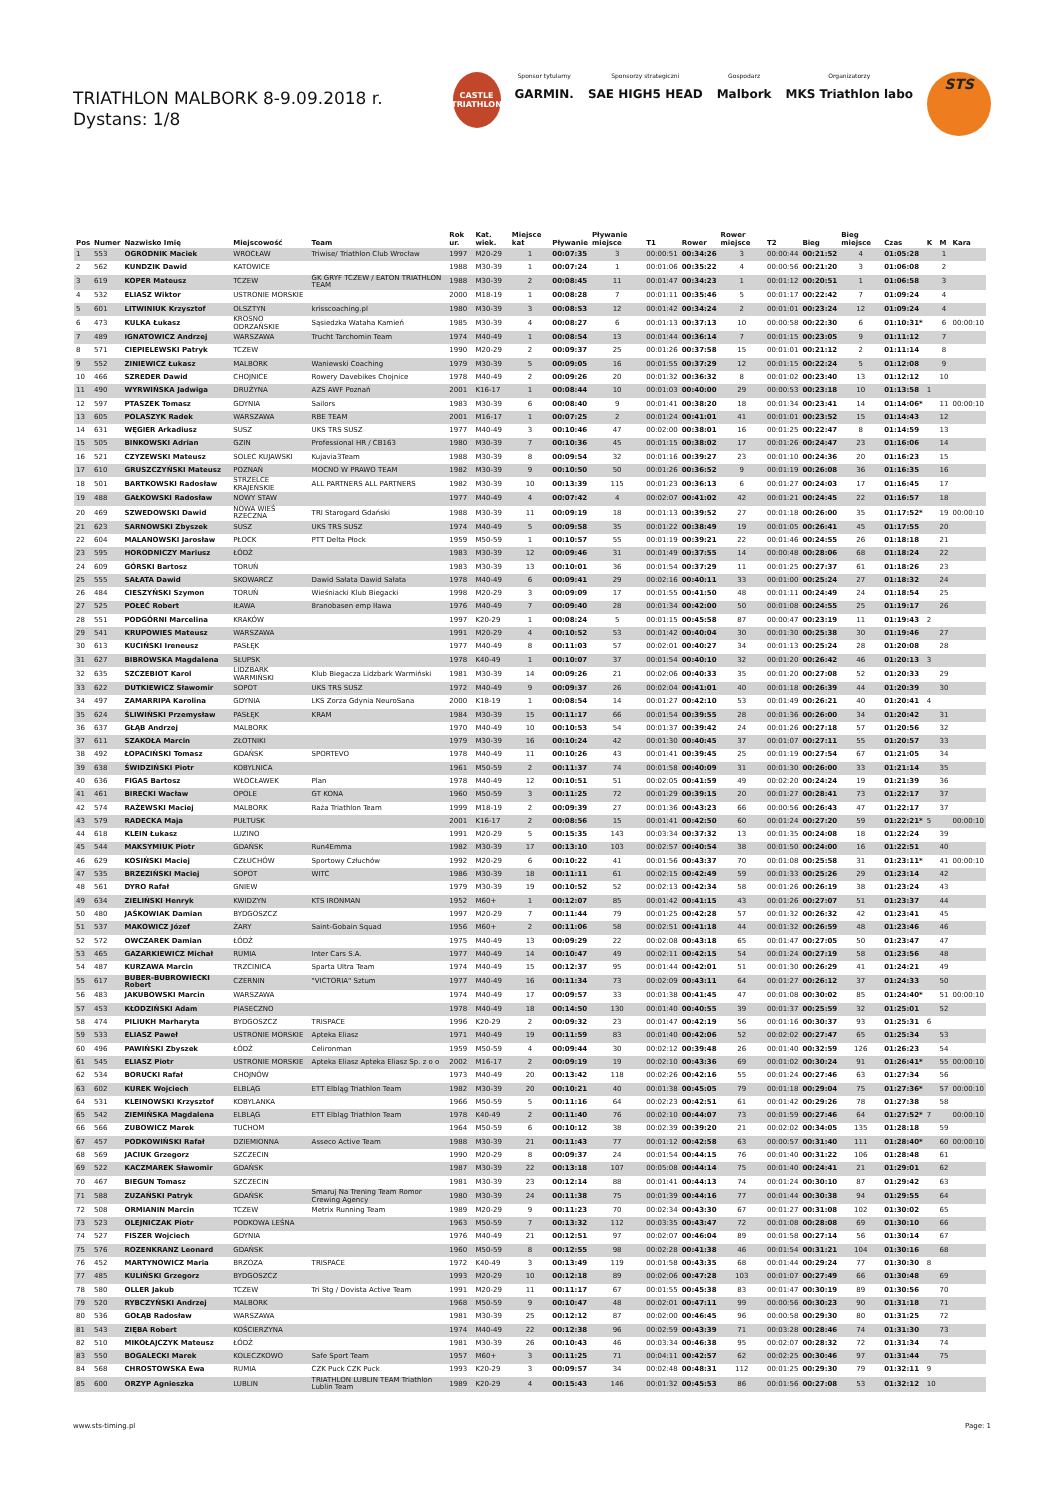TRIATHLON MALBORK 8-9.09.2018 r.
Dystans: 1/8
CASTLE TRIATHLON
Sponsor tytularny
GARMIN.
Sponsorzy strategiczni
SAE HIGH5 HEAD
Gospodarz
Malbork
Organizatorzy
MKS Triathlon labo
STS
| Pos | Numer | Nazwisko Imię | Miejscowość | Team | Rok ur. | Kat. wiek. | Miejsce kat | Pływanie | Pływanie miejsce | T1 | Rower | Rower miejsce | T2 | Bieg | Bieg miejsce | Czas | K | M | Kara |
| --- | --- | --- | --- | --- | --- | --- | --- | --- | --- | --- | --- | --- | --- | --- | --- | --- | --- | --- | --- |
| 1 | 553 | OGRODNIK Maciek | WROCŁAW | Triwise/ Triathlon Club Wrocław | 1997 | M20-29 | 1 | 00:07:35 | 3 | 00:00:51 | 00:34:26 | 3 | 00:00:44 | 00:21:52 | 4 | 01:05:28 | | 1 | |
| 2 | 562 | KUNDZIK Dawid | KATOWICE | | 1988 | M30-39 | 1 | 00:07:24 | 1 | 00:01:06 | 00:35:22 | 4 | 00:00:56 | 00:21:20 | 3 | 01:06:08 | | 2 | |
| 3 | 619 | KOPER Mateusz | TCZEW | GK GRYF TCZEW / EATON TRIATHLON TEAM | 1988 | M30-39 | 2 | 00:08:45 | 11 | 00:01:47 | 00:34:23 | 1 | 00:01:12 | 00:20:51 | 1 | 01:06:58 | | 3 | |
| 4 | 532 | ELIASZ Wiktor | USTRONIE MORSKIE | | 2000 | M18-19 | 1 | 00:08:28 | 7 | 00:01:11 | 00:35:46 | 5 | 00:01:17 | 00:22:42 | 7 | 01:09:24 | | 4 | |
| 5 | 601 | LITWINIUK Krzysztof | OLSZTYN | krisscoaching.pl | 1980 | M30-39 | 3 | 00:08:53 | 12 | 00:01:42 | 00:34:24 | 2 | 00:01:01 | 00:23:24 | 12 | 01:09:24 | | 4 | |
| 6 | 473 | KULKA Łukasz | KROSNO ODRZAŃSKIE | Sąsiedzka Wataha Kamień | 1985 | M30-39 | 4 | 00:08:27 | 6 | 00:01:13 | 00:37:13 | 10 | 00:00:58 | 00:22:30 | 6 | 01:10:31* | | 6 | 00:00:10 |
| 7 | 489 | IGNATOWICZ Andrzej | WARSZAWA | Trucht Tarchomin Team | 1974 | M40-49 | 1 | 00:08:54 | 13 | 00:01:44 | 00:36:14 | 7 | 00:01:15 | 00:23:05 | 9 | 01:11:12 | | 7 | |
| 8 | 571 | CIEPIELEWSKI Patryk | TCZEW | | 1990 | M20-29 | 2 | 00:09:37 | 25 | 00:01:26 | 00:37:58 | 15 | 00:01:01 | 00:21:12 | 2 | 01:11:14 | | 8 | |
| 9 | 552 | ZINIEWICZ Łukasz | MALBORK | Waniewski Coaching | 1979 | M30-39 | 5 | 00:09:05 | 16 | 00:01:55 | 00:37:29 | 12 | 00:01:15 | 00:22:24 | 5 | 01:12:08 | | 9 | |
| 10 | 466 | SZREDER Dawid | CHOJNICE | Rowery Davebikes Chojnice | 1978 | M40-49 | 2 | 00:09:26 | 20 | 00:01:32 | 00:36:32 | 8 | 00:01:02 | 00:23:40 | 13 | 01:12:12 | | 10 | |
| 11 | 490 | WYRWIŃSKA Jadwiga | DRUŻYNA | AZS AWF Poznań | 2001 | K16-17 | 1 | 00:08:44 | 10 | 00:01:03 | 00:40:00 | 29 | 00:00:53 | 00:23:18 | 10 | 01:13:58 | 1 | | |
| 12 | 597 | PTASZEK Tomasz | GDYNIA | Sailors | 1983 | M30-39 | 6 | 00:08:40 | 9 | 00:01:41 | 00:38:20 | 18 | 00:01:34 | 00:23:41 | 14 | 01:14:06* | | 11 | 00:00:10 |
| 13 | 605 | POLASZYK Radek | WARSZAWA | RBE TEAM | 2001 | M16-17 | 1 | 00:07:25 | 2 | 00:01:24 | 00:41:01 | 41 | 00:01:01 | 00:23:52 | 15 | 01:14:43 | | 12 | |
| 14 | 631 | WĘGIER Arkadiusz | SUSZ | UKS TRS SUSZ | 1977 | M40-49 | 3 | 00:10:46 | 47 | 00:02:00 | 00:38:01 | 16 | 00:01:25 | 00:22:47 | 8 | 01:14:59 | | 13 | |
| 15 | 505 | BINKOWSKI Adrian | GZIN | Professional HR / CB163 | 1980 | M30-39 | 7 | 00:10:36 | 45 | 00:01:15 | 00:38:02 | 17 | 00:01:26 | 00:24:47 | 23 | 01:16:06 | | 14 | |
| 16 | 521 | CZYZEWSKI Mateusz | SOLEC KUJAWSKI | Kujavia3Team | 1988 | M30-39 | 8 | 00:09:54 | 32 | 00:01:16 | 00:39:27 | 23 | 00:01:10 | 00:24:36 | 20 | 01:16:23 | | 15 | |
| 17 | 610 | GRUSZCZYŃSKI Mateusz | POZNAŃ | MOCNO W PRAWO TEAM | 1982 | M30-39 | 9 | 00:10:50 | 50 | 00:01:26 | 00:36:52 | 9 | 00:01:19 | 00:26:08 | 36 | 01:16:35 | | 16 | |
| 18 | 501 | BARTKOWSKI Radosław | STRZELCE KRAJEŃSKIE | ALL PARTNERS ALL PARTNERS | 1982 | M30-39 | 10 | 00:13:39 | 115 | 00:01:23 | 00:36:13 | 6 | 00:01:27 | 00:24:03 | 17 | 01:16:45 | | 17 | |
| 19 | 488 | GAŁKOWSKI Radosław | NOWY STAW | | 1977 | M40-49 | 4 | 00:07:42 | 4 | 00:02:07 | 00:41:02 | 42 | 00:01:21 | 00:24:45 | 22 | 01:16:57 | | 18 | |
| 20 | 469 | SZWEDOWSKI Dawid | NOWA WIEŚ RZECZNA | TRI Starogard Gdański | 1988 | M30-39 | 11 | 00:09:19 | 18 | 00:01:13 | 00:39:52 | 27 | 00:01:18 | 00:26:00 | 35 | 01:17:52* | | 19 | 00:00:10 |
| 21 | 623 | SARNOWSKI Zbyszek | SUSZ | UKS TRS SUSZ | 1974 | M40-49 | 5 | 00:09:58 | 35 | 00:01:22 | 00:38:49 | 19 | 00:01:05 | 00:26:41 | 45 | 01:17:55 | | 20 | |
| 22 | 604 | MALANOWSKI Jarosław | PŁOCK | PTT Delta Płock | 1959 | M50-59 | 1 | 00:10:57 | 55 | 00:01:19 | 00:39:21 | 22 | 00:01:46 | 00:24:55 | 26 | 01:18:18 | | 21 | |
| 23 | 595 | HORODNICZY Mariusz | ŁÓDŹ | | 1983 | M30-39 | 12 | 00:09:46 | 31 | 00:01:49 | 00:37:55 | 14 | 00:00:48 | 00:28:06 | 68 | 01:18:24 | | 22 | |
| 24 | 609 | GÓRSKI Bartosz | TORUŃ | | 1983 | M30-39 | 13 | 00:10:01 | 36 | 00:01:54 | 00:37:29 | 11 | 00:01:25 | 00:27:37 | 61 | 01:18:26 | | 23 | |
| 25 | 555 | SAŁATA Dawid | SKOWARCZ | Dawid Sałata Dawid Sałata | 1978 | M40-49 | 6 | 00:09:41 | 29 | 00:02:16 | 00:40:11 | 33 | 00:01:00 | 00:25:24 | 27 | 01:18:32 | | 24 | |
| 26 | 484 | CIESZYŃSKI Szymon | TORUŃ | Wieśniacki Klub Biegacki | 1998 | M20-29 | 3 | 00:09:09 | 17 | 00:01:55 | 00:41:50 | 48 | 00:01:11 | 00:24:49 | 24 | 01:18:54 | | 25 | |
| 27 | 525 | POŁEĆ Robert | IŁAWA | 8ranobasen emp Iława | 1976 | M40-49 | 7 | 00:09:40 | 28 | 00:01:34 | 00:42:00 | 50 | 00:01:08 | 00:24:55 | 25 | 01:19:17 | | 26 | |
| 28 | 551 | PODGÓRNI Marcelina | KRAKÓW | | 1997 | K20-29 | 1 | 00:08:24 | 5 | 00:01:15 | 00:45:58 | 87 | 00:00:47 | 00:23:19 | 11 | 01:19:43 | 2 | | |
| 29 | 541 | KRUPOWIES Mateusz | WARSZAWA | | 1991 | M20-29 | 4 | 00:10:52 | 53 | 00:01:42 | 00:40:04 | 30 | 00:01:30 | 00:25:38 | 30 | 01:19:46 | | 27 | |
| 30 | 613 | KUCIŃSKI Ireneusz | PASŁĘK | | 1977 | M40-49 | 8 | 00:11:03 | 57 | 00:02:01 | 00:40:27 | 34 | 00:01:13 | 00:25:24 | 28 | 01:20:08 | | 28 | |
| 31 | 627 | BIBROWSKA Magdalena | SŁUPSK | | 1978 | K40-49 | 1 | 00:10:07 | 37 | 00:01:54 | 00:40:10 | 32 | 00:01:20 | 00:26:42 | 46 | 01:20:13 | 3 | | |
| 32 | 635 | SZCZEBIOT Karol | LIDZBARK WARMIŃSKI | Klub Biegacza Lidzbark Warmiński | 1981 | M30-39 | 14 | 00:09:26 | 21 | 00:02:06 | 00:40:33 | 35 | 00:01:20 | 00:27:08 | 52 | 01:20:33 | | 29 | |
| 33 | 622 | DUTKIEWICZ Sławomir | SOPOT | UKS TRS SUSZ | 1972 | M40-49 | 9 | 00:09:37 | 26 | 00:02:04 | 00:41:01 | 40 | 00:01:18 | 00:26:39 | 44 | 01:20:39 | | 30 | |
| 34 | 497 | ZAMARRIPA Karolina | GDYNIA | LKS Zorza Gdynia NeuroSana | 2000 | K18-19 | 1 | 00:08:54 | 14 | 00:01:27 | 00:42:10 | 53 | 00:01:49 | 00:26:21 | 40 | 01:20:41 | 4 | | |
| 35 | 624 | ŚLIWIŃSKI Przemysław | PASŁĘK | KRAM | 1984 | M30-39 | 15 | 00:11:17 | 66 | 00:01:54 | 00:39:55 | 28 | 00:01:36 | 00:26:00 | 34 | 01:20:42 | | 31 | |
| 36 | 637 | GŁĄB Andrzej | MALBORK | | 1970 | M40-49 | 10 | 00:10:53 | 54 | 00:01:37 | 00:39:42 | 24 | 00:01:26 | 00:27:18 | 57 | 01:20:56 | | 32 | |
| 37 | 611 | SZAKOŁA Marcin | ZŁOTNIKI | | 1979 | M30-39 | 16 | 00:10:24 | 42 | 00:01:30 | 00:40:45 | 37 | 00:01:07 | 00:27:11 | 55 | 01:20:57 | | 33 | |
| 38 | 492 | ŁOPACIŃSKI Tomasz | GDAŃSK | SPORTEVO | 1978 | M40-49 | 11 | 00:10:26 | 43 | 00:01:41 | 00:39:45 | 25 | 00:01:19 | 00:27:54 | 67 | 01:21:05 | | 34 | |
| 39 | 638 | ŚWIDZIŃSKI Piotr | KOBYLNICA | | 1961 | M50-59 | 2 | 00:11:37 | 74 | 00:01:58 | 00:40:09 | 31 | 00:01:30 | 00:26:00 | 33 | 01:21:14 | | 35 | |
| 40 | 636 | FIGAS Bartosz | WŁOCŁAWEK | Plan | 1978 | M40-49 | 12 | 00:10:51 | 51 | 00:02:05 | 00:41:59 | 49 | 00:02:20 | 00:24:24 | 19 | 01:21:39 | | 36 | |
| 41 | 461 | BIRECKI Wacław | OPOLE | GT KONA | 1960 | M50-59 | 3 | 00:11:25 | 72 | 00:01:29 | 00:39:15 | 20 | 00:01:27 | 00:28:41 | 73 | 01:22:17 | | 37 | |
| 42 | 574 | RAŻEWSKI Maciej | MALBORK | Raża Triathlon Team | 1999 | M18-19 | 2 | 00:09:39 | 27 | 00:01:36 | 00:43:23 | 66 | 00:00:56 | 00:26:43 | 47 | 01:22:17 | | 37 | |
| 43 | 579 | RADECKA Maja | PUŁTUSK | | 2001 | K16-17 | 2 | 00:08:56 | 15 | 00:01:41 | 00:42:50 | 60 | 00:01:24 | 00:27:20 | 59 | 01:22:21* | 5 | | 00:00:10 |
| 44 | 618 | KLEIN Łukasz | LUZINO | | 1991 | M20-29 | 5 | 00:15:35 | 143 | 00:03:34 | 00:37:32 | 13 | 00:01:35 | 00:24:08 | 18 | 01:22:24 | | 39 | |
| 45 | 544 | MAKSYMIUK Piotr | GDAŃSK | Run4Emma | 1982 | M30-39 | 17 | 00:13:10 | 103 | 00:02:57 | 00:40:54 | 38 | 00:01:50 | 00:24:00 | 16 | 01:22:51 | | 40 | |
| 46 | 629 | KOSIŃSKI Maciej | CZŁUCHÓW | Sportowy Człuchów | 1992 | M20-29 | 6 | 00:10:22 | 41 | 00:01:56 | 00:43:37 | 70 | 00:01:08 | 00:25:58 | 31 | 01:23:11* | | 41 | 00:00:10 |
| 47 | 535 | BRZEZIŃSKI Maciej | SOPOT | WITC | 1986 | M30-39 | 18 | 00:11:11 | 61 | 00:02:15 | 00:42:49 | 59 | 00:01:33 | 00:25:26 | 29 | 01:23:14 | | 42 | |
| 48 | 561 | DYRO Rafał | GNIEW | | 1979 | M30-39 | 19 | 00:10:52 | 52 | 00:02:13 | 00:42:34 | 58 | 00:01:26 | 00:26:19 | 38 | 01:23:24 | | 43 | |
| 49 | 634 | ZIELIŃSKI Henryk | KWIDZYN | KTS IRONMAN | 1952 | M60+ | 1 | 00:12:07 | 85 | 00:01:42 | 00:41:15 | 43 | 00:01:26 | 00:27:07 | 51 | 01:23:37 | | 44 | |
| 50 | 480 | JAŚKOWIAK Damian | BYDGOSZCZ | | 1997 | M20-29 | 7 | 00:11:44 | 79 | 00:01:25 | 00:42:28 | 57 | 00:01:32 | 00:26:32 | 42 | 01:23:41 | | 45 | |
| 51 | 537 | MAKOWICZ Józef | ŻARY | Saint-Gobain Squad | 1956 | M60+ | 2 | 00:11:06 | 58 | 00:02:51 | 00:41:18 | 44 | 00:01:32 | 00:26:59 | 48 | 01:23:46 | | 46 | |
| 52 | 572 | OWCZAREK Damian | ŁÓDŹ | | 1975 | M40-49 | 13 | 00:09:29 | 22 | 00:02:08 | 00:43:18 | 65 | 00:01:47 | 00:27:05 | 50 | 01:23:47 | | 47 | |
| 53 | 465 | GAZARKIEWICZ Michał | RUMIA | Inter Cars S.A. | 1977 | M40-49 | 14 | 00:10:47 | 49 | 00:02:11 | 00:42:15 | 54 | 00:01:24 | 00:27:19 | 58 | 01:23:56 | | 48 | |
| 54 | 487 | KURZAWA Marcin | TRZCINICA | Sparta Ultra Team | 1974 | M40-49 | 15 | 00:12:37 | 95 | 00:01:44 | 00:42:01 | 51 | 00:01:30 | 00:26:29 | 41 | 01:24:21 | | 49 | |
| 55 | 617 | BUBER-BUBROWIECKI Robert | CZERNIN | "VICTORIA" Sztum | 1977 | M40-49 | 16 | 00:11:34 | 73 | 00:02:09 | 00:43:11 | 64 | 00:01:27 | 00:26:12 | 37 | 01:24:33 | | 50 | |
| 56 | 483 | JAKUBOWSKI Marcin | WARSZAWA | | 1974 | M40-49 | 17 | 00:09:57 | 33 | 00:01:38 | 00:41:45 | 47 | 00:01:08 | 00:30:02 | 85 | 01:24:40* | | 51 | 00:00:10 |
| 57 | 453 | KŁODZIŃSKI Adam | PIASECZNO | | 1978 | M40-49 | 18 | 00:14:50 | 130 | 00:01:40 | 00:40:55 | 39 | 00:01:37 | 00:25:59 | 32 | 01:25:01 | | 52 | |
| 58 | 474 | PILIUKH Marharyta | BYDGOSZCZ | TRISPACE | 1996 | K20-29 | 2 | 00:09:32 | 23 | 00:01:47 | 00:42:19 | 56 | 00:01:16 | 00:30:37 | 93 | 01:25:31 | 6 | | |
| 59 | 533 | ELIASZ Paweł | USTRONIE MORSKIE | Apteka Eliasz | 1971 | M40-49 | 19 | 00:11:59 | 83 | 00:01:40 | 00:42:06 | 52 | 00:02:02 | 00:27:47 | 65 | 01:25:34 | | 53 | |
| 60 | 496 | PAWIŃSKI Zbyszek | ŁÓDŹ | Celironman | 1959 | M50-59 | 4 | 00:09:44 | 30 | 00:02:12 | 00:39:48 | 26 | 00:01:40 | 00:32:59 | 126 | 01:26:23 | | 54 | |
| 61 | 545 | ELIASZ Piotr | USTRONIE MORSKIE | Apteka Eliasz Apteka Eliasz Sp. z o o | 2002 | M16-17 | 2 | 00:09:19 | 19 | 00:02:10 | 00:43:36 | 69 | 00:01:02 | 00:30:24 | 91 | 01:26:41* | | 55 | 00:00:10 |
| 62 | 534 | BORUCKI Rafał | CHOJNÓW | | 1973 | M40-49 | 20 | 00:13:42 | 118 | 00:02:26 | 00:42:16 | 55 | 00:01:24 | 00:27:46 | 63 | 01:27:34 | | 56 | |
| 63 | 602 | KUREK Wojciech | ELBLĄG | ETT Elbląg Triathlon Team | 1982 | M30-39 | 20 | 00:10:21 | 40 | 00:01:38 | 00:45:05 | 79 | 00:01:18 | 00:29:04 | 75 | 01:27:36* | | 57 | 00:00:10 |
| 64 | 531 | KLEINOWSKI Krzysztof | KOBYLANKA | | 1966 | M50-59 | 5 | 00:11:16 | 64 | 00:02:23 | 00:42:51 | 61 | 00:01:42 | 00:29:26 | 78 | 01:27:38 | | 58 | |
| 65 | 542 | ZIEMIŃSKA Magdalena | ELBLĄG | ETT Elbląg Triathlon Team | 1978 | K40-49 | 2 | 00:11:40 | 76 | 00:02:10 | 00:44:07 | 73 | 00:01:59 | 00:27:46 | 64 | 01:27:52* | 7 | | 00:00:10 |
| 66 | 566 | ZUBOWICZ Marek | TUCHOM | | 1964 | M50-59 | 6 | 00:10:12 | 38 | 00:02:39 | 00:39:20 | 21 | 00:02:02 | 00:34:05 | 135 | 01:28:18 | | 59 | |
| 67 | 457 | PODKOWIŃSKI Rafał | DZIEMIONNA | Asseco Active Team | 1988 | M30-39 | 21 | 00:11:43 | 77 | 00:01:12 | 00:42:58 | 63 | 00:00:57 | 00:31:40 | 111 | 01:28:40* | | 60 | 00:00:10 |
| 68 | 569 | JACIUK Grzegorz | SZCZECIN | | 1990 | M20-29 | 8 | 00:09:37 | 24 | 00:01:54 | 00:44:15 | 76 | 00:01:40 | 00:31:22 | 106 | 01:28:48 | | 61 | |
| 69 | 522 | KACZMAREK Sławomir | GDAŃSK | | 1987 | M30-39 | 22 | 00:13:18 | 107 | 00:05:08 | 00:44:14 | 75 | 00:01:40 | 00:24:41 | 21 | 01:29:01 | | 62 | |
| 70 | 467 | BIEGUN Tomasz | SZCZECIN | | 1981 | M30-39 | 23 | 00:12:14 | 88 | 00:01:41 | 00:44:13 | 74 | 00:01:24 | 00:30:10 | 87 | 01:29:42 | | 63 | |
| 71 | 588 | ZUZAŃSKI Patryk | GDAŃSK | Smaruj Na Trening Team Romor Crewing Agency | 1980 | M30-39 | 24 | 00:11:38 | 75 | 00:01:39 | 00:44:16 | 77 | 00:01:44 | 00:30:38 | 94 | 01:29:55 | | 64 | |
| 72 | 508 | ORMIANIN Marcin | TCZEW | Metrix Running Team | 1989 | M20-29 | 9 | 00:11:23 | 70 | 00:02:34 | 00:43:30 | 67 | 00:01:27 | 00:31:08 | 102 | 01:30:02 | | 65 | |
| 73 | 523 | OLEJNICZAK Piotr | PODKOWA LEŚNA | | 1963 | M50-59 | 7 | 00:13:32 | 112 | 00:03:35 | 00:43:47 | 72 | 00:01:08 | 00:28:08 | 69 | 01:30:10 | | 66 | |
| 74 | 527 | FISZER Wojciech | GDYNIA | | 1976 | M40-49 | 21 | 00:12:51 | 97 | 00:02:07 | 00:46:04 | 89 | 00:01:58 | 00:27:14 | 56 | 01:30:14 | | 67 | |
| 75 | 576 | ROZENKRANZ Leonard | GDAŃSK | | 1960 | M50-59 | 8 | 00:12:55 | 98 | 00:02:28 | 00:41:38 | 46 | 00:01:54 | 00:31:21 | 104 | 01:30:16 | | 68 | |
| 76 | 452 | MARTYNOWICZ Maria | BRZOZA | TRISPACE | 1972 | K40-49 | 3 | 00:13:49 | 119 | 00:01:58 | 00:43:35 | 68 | 00:01:44 | 00:29:24 | 77 | 01:30:30 | 8 | | |
| 77 | 485 | KULIŃSKI Grzegorz | BYDGOSZCZ | | 1993 | M20-29 | 10 | 00:12:18 | 89 | 00:02:06 | 00:47:28 | 103 | 00:01:07 | 00:27:49 | 66 | 01:30:48 | | 69 | |
| 78 | 580 | OLLER Jakub | TCZEW | Tri Stg / Dovista Active Team | 1991 | M20-29 | 11 | 00:11:17 | 67 | 00:01:55 | 00:45:38 | 83 | 00:01:47 | 00:30:19 | 89 | 01:30:56 | | 70 | |
| 79 | 520 | RYBCZYŃSKI Andrzej | MALBORK | | 1968 | M50-59 | 9 | 00:10:47 | 48 | 00:02:01 | 00:47:11 | 99 | 00:00:56 | 00:30:23 | 90 | 01:31:18 | | 71 | |
| 80 | 536 | GOŁĄB Radosław | WARSZAWA | | 1981 | M30-39 | 25 | 00:12:12 | 87 | 00:02:00 | 00:46:45 | 96 | 00:00:58 | 00:29:30 | 80 | 01:31:25 | | 72 | |
| 81 | 543 | ZIĘBA Robert | KOŚCIERZYNA | | 1974 | M40-49 | 22 | 00:12:38 | 96 | 00:02:59 | 00:43:39 | 71 | 00:03:28 | 00:28:46 | 74 | 01:31:30 | | 73 | |
| 82 | 510 | MIKOŁAJCZYK Mateusz | ŁÓDŹ | | 1981 | M30-39 | 26 | 00:10:43 | 46 | 00:03:34 | 00:46:38 | 95 | 00:02:07 | 00:28:32 | 72 | 01:31:34 | | 74 | |
| 83 | 550 | BOGALECKI Marek | KOLECZKOWO | Safe Sport Team | 1957 | M60+ | 3 | 00:11:25 | 71 | 00:04:11 | 00:42:57 | 62 | 00:02:25 | 00:30:46 | 97 | 01:31:44 | | 75 | |
| 84 | 568 | CHROSTOWSKA Ewa | RUMIA | CZK Puck CZK Puck | 1993 | K20-29 | 3 | 00:09:57 | 34 | 00:02:48 | 00:48:31 | 112 | 00:01:25 | 00:29:30 | 79 | 01:32:11 | 9 | | |
| 85 | 600 | ORZYP Agnieszka | LUBLIN | TRIATHLON LUBLIN TEAM Triathlon Lublin Team | 1989 | K20-29 | 4 | 00:15:43 | 146 | 00:01:32 | 00:45:53 | 86 | 00:01:56 | 00:27:08 | 53 | 01:32:12 | 10 | | |
www.sts-timing.pl Page: 1